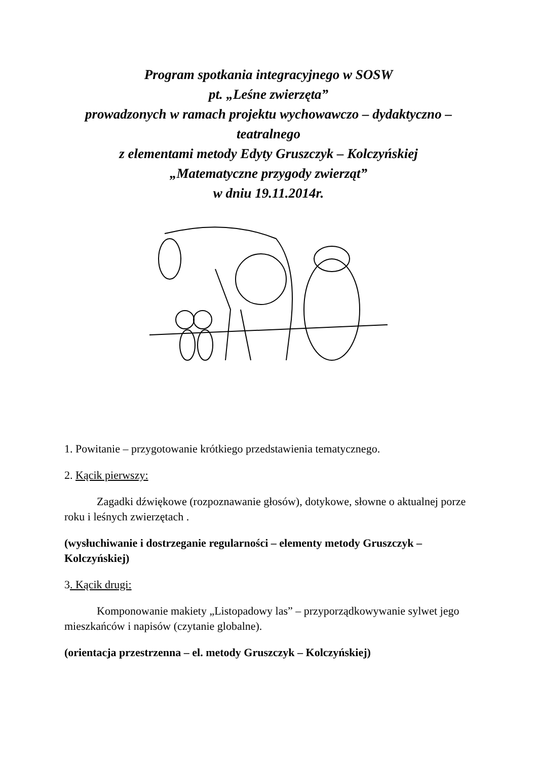Program spotkania integracyjnego w SOSW
pt. „Leśne zwierzęta”
prowadzonych w ramach projektu wychowawczo – dydaktyczno – teatralnego
z elementami metody Edyty Gruszczyk – Kolczyńskiej
„Matematyczne przygody zwierząt”
w dniu 19.11.2014r.
1. Powitanie – przygotowanie krótkiego przedstawienia tematycznego.
2. Kącik pierwszy:
Zagadki dźwiękowe (rozpoznawanie głosów), dotykowe, słowne o aktualnej porze roku i leśnych zwierzętach .
(wysłuchiwanie i dostrzeganie regularności – elementy metody Gruszczyk – Kolczyńskiej)
3. Kącik drugi:
Komponowanie makiety „Listopadowy las” – przyporządkowywanie sylwet jego mieszkańców i napisów (czytanie globalne).
(orientacja przestrzenna – el. metody Gruszczyk – Kolczyńskiej)